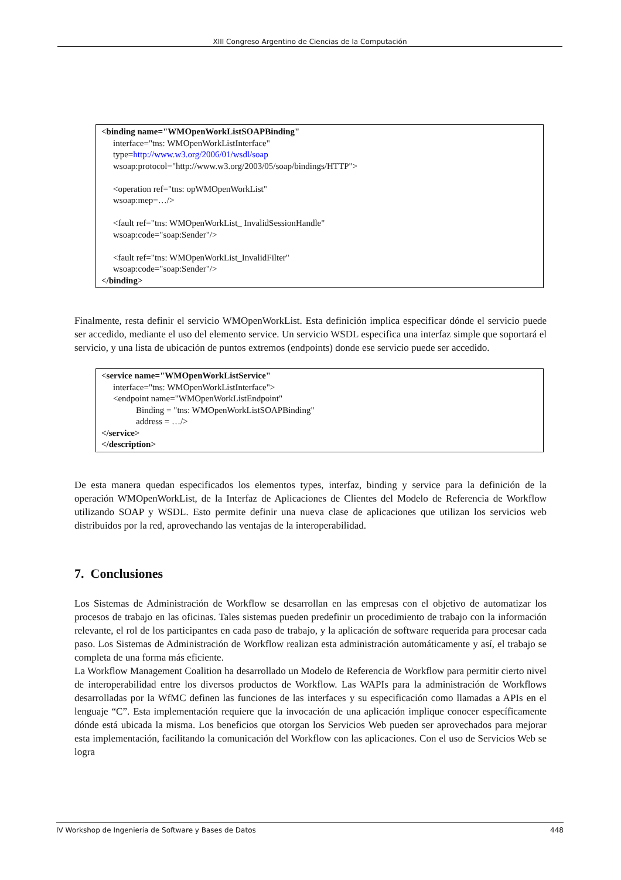XIII Congreso Argentino de Ciencias de la Computación
<binding name="WMOpenWorkListSOAPBinding"
interface="tns: WMOpenWorkListInterface"
type=http://www.w3.org/2006/01/wsdl/soap
wsoap:protocol="http://www.w3.org/2003/05/soap/bindings/HTTP">
<operation ref="tns: opWMOpenWorkList"
wsoap:mep=…/>
<fault ref="tns: WMOpenWorkList_ InvalidSessionHandle"
wsoap:code="soap:Sender"/>
<fault ref="tns: WMOpenWorkList_InvalidFilter"
wsoap:code="soap:Sender"/>
</binding>
Finalmente, resta definir el servicio WMOpenWorkList. Esta definición implica especificar dónde el servicio puede ser accedido, mediante el uso del elemento service. Un servicio WSDL especifica una interfaz simple que soportará el servicio, y una lista de ubicación de puntos extremos (endpoints) donde ese servicio puede ser accedido.
<service name="WMOpenWorkListService"
interface="tns: WMOpenWorkListInterface">
<endpoint name="WMOpenWorkListEndpoint"
Binding = "tns: WMOpenWorkListSOAPBinding"
address = …/>
</service>
</description>
De esta manera quedan especificados los elementos types, interfaz, binding y service para la definición de la operación WMOpenWorkList, de la Interfaz de Aplicaciones de Clientes del Modelo de Referencia de Workflow utilizando SOAP y WSDL. Esto permite definir una nueva clase de aplicaciones que utilizan los servicios web distribuidos por la red, aprovechando las ventajas de la interoperabilidad.
7. Conclusiones
Los Sistemas de Administración de Workflow se desarrollan en las empresas con el objetivo de automatizar los procesos de trabajo en las oficinas. Tales sistemas pueden predefinir un procedimiento de trabajo con la información relevante, el rol de los participantes en cada paso de trabajo, y la aplicación de software requerida para procesar cada paso. Los Sistemas de Administración de Workflow realizan esta administración automáticamente y así, el trabajo se completa de una forma más eficiente.
La Workflow Management Coalition ha desarrollado un Modelo de Referencia de Workflow para permitir cierto nivel de interoperabilidad entre los diversos productos de Workflow. Las WAPIs para la administración de Workflows desarrolladas por la WfMC definen las funciones de las interfaces y su especificación como llamadas a APIs en el lenguaje “C”. Esta implementación requiere que la invocación de una aplicación implique conocer específicamente dónde está ubicada la misma. Los beneficios que otorgan los Servicios Web pueden ser aprovechados para mejorar esta implementación, facilitando la comunicación del Workflow con las aplicaciones. Con el uso de Servicios Web se logra
IV Workshop de Ingeniería de Software y Bases de Datos 448